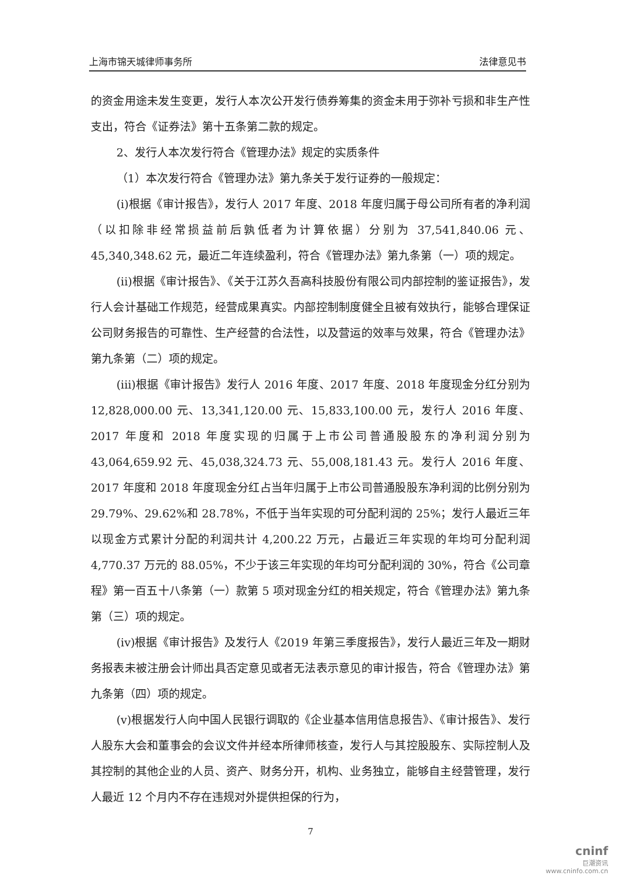上海市锦天城律师事务所 法律意见书
的资金用途未发生变更，发行人本次公开发行债券筹集的资金未用于弥补亏损和非生产性支出，符合《证券法》第十五条第二款的规定。
2、发行人本次发行符合《管理办法》规定的实质条件
（1）本次发行符合《管理办法》第九条关于发行证券的一般规定：
(i)根据《审计报告》，发行人 2017 年度、2018 年度归属于母公司所有者的净利润（以扣除非经常损益前后孰低者为计算依据）分别为 37,541,840.06 元、45,340,348.62 元，最近二年连续盈利，符合《管理办法》第九条第（一）项的规定。
(ii)根据《审计报告》、《关于江苏久吾高科技股份有限公司内部控制的鉴证报告》，发行人会计基础工作规范，经营成果真实。内部控制制度健全且被有效执行，能够合理保证公司财务报告的可靠性、生产经营的合法性，以及营运的效率与效果，符合《管理办法》第九条第（二）项的规定。
(iii)根据《审计报告》发行人 2016 年度、2017 年度、2018 年度现金分红分别为 12,828,000.00 元、13,341,120.00 元、15,833,100.00 元，发行人 2016 年度、2017 年度和 2018 年度实现的归属于上市公司普通股股东的净利润分别为 43,064,659.92 元、45,038,324.73 元、55,008,181.43 元。发行人 2016 年度、2017 年度和 2018 年度现金分红占当年归属于上市公司普通股股东净利润的比例分别为 29.79%、29.62%和 28.78%，不低于当年实现的可分配利润的 25%；发行人最近三年以现金方式累计分配的利润共计 4,200.22 万元，占最近三年实现的年均可分配利润 4,770.37 万元的 88.05%，不少于该三年实现的年均可分配利润的 30%，符合《公司章程》第一百五十八条第（一）款第 5 项对现金分红的相关规定，符合《管理办法》第九条第（三）项的规定。
(iv)根据《审计报告》及发行人《2019 年第三季度报告》，发行人最近三年及一期财务报表未被注册会计师出具否定意见或者无法表示意见的审计报告，符合《管理办法》第九条第（四）项的规定。
(v)根据发行人向中国人民银行调取的《企业基本信用信息报告》、《审计报告》、发行人股东大会和董事会的会议文件并经本所律师核查，发行人与其控股股东、实际控制人及其控制的其他企业的人员、资产、财务分开，机构、业务独立，能够自主经营管理，发行人最近 12 个月内不存在违规对外提供担保的行为，
7
cninf
巨潮资讯
www.cninfo.com.cn